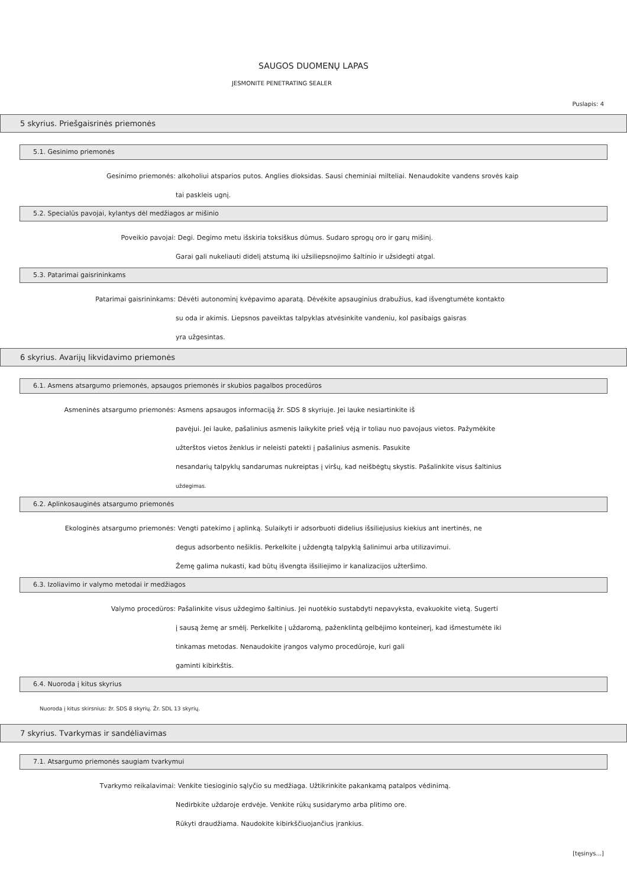SAUGOS DUOMENŲ LAPAS
JESMONITE PENETRATING SEALER
Puslapis: 4
5 skyrius. Priešgaisrinės priemonės
5.1. Gesinimo priemonės
Gesinimo priemonės: alkoholiui atsparios putos. Anglies dioksidas. Sausi cheminiai milteliai. Nenaudokite vandens srovės kaip
tai paskleis ugnį.
5.2. Specialūs pavojai, kylantys dėl medžiagos ar mišinio
Poveikio pavojai: Degi. Degimo metu išskiria toksiškus dūmus. Sudaro sprogų oro ir garų mišinį.
Garai gali nukeliauti didelį atstumą iki užsiliepsnojimo šaltinio ir užsidegti atgal.
5.3. Patarimai gaisrininkams
Patarimai gaisrininkams: Dėvėti autonominį kvėpavimo aparatą. Dėvėkite apsauginius drabužius, kad išvengtumėte kontakto
su oda ir akimis. Liepsnos paveiktas talpyklas atvėsinkite vandeniu, kol pasibaigs gaisras
yra užgesintas.
6 skyrius. Avarijų likvidavimo priemonės
6.1. Asmens atsargumo priemonės, apsaugos priemonės ir skubios pagalbos procedūros
Asmeninės atsargumo priemonės: Asmens apsaugos informaciją žr. SDS 8 skyriuje. Jei lauke nesiartinkite iš
pavėjui. Jei lauke, pašalinius asmenis laikykite prieš vėją ir toliau nuo pavojaus vietos. Pažymėkite
užterštos vietos ženklus ir neleisti patekti į pašalinius asmenis. Pasukite
nesandarių talpyklų sandarumas nukreiptas į viršų, kad neišbėgtų skystis. Pašalinkite visus šaltinius
uždegimas.
6.2. Aplinkosauginės atsargumo priemonės
Ekologinės atsargumo priemonės: Vengti patekimo į aplinką. Sulaikyti ir adsorbuoti didelius išsiliejusius kiekius ant inertinės, ne
degus adsorbento nešiklis. Perkelkite į uždengtą talpyklą šalinimui arba utilizavimui.
Žemę galima nukasti, kad būtų išvengta išsiliejimo ir kanalizacijos užteršimo.
6.3. Izoliavimo ir valymo metodai ir medžiagos
Valymo procedūros: Pašalinkite visus uždegimo šaltinius. Jei nuotėkio sustabdyti nepavyksta, evakuokite vietą. Sugerti
į sausą žemę ar smėlį. Perkelkite į uždaromą, paženklintą gelbėjimo konteinerį, kad išmestumėte iki
tinkamas metodas. Nenaudokite įrangos valymo procedūroje, kuri gali
gaminti kibirkštis.
6.4. Nuoroda į kitus skyrius
Nuoroda į kitus skirsnius: žr. SDS 8 skyrių. Žr. SDL 13 skyrių.
7 skyrius. Tvarkymas ir sandėliavimas
7.1. Atsargumo priemonės saugiam tvarkymui
Tvarkymo reikalavimai: Venkite tiesioginio sąlyčio su medžiaga. Užtikrinkite pakankamą patalpos vėdinimą.
Nedirbkite uždaroje erdvėje. Venkite rūkų susidarymo arba plitimo ore.
Rūkyti draudžiama. Naudokite kibirkščiuojančius įrankius.
[tęsinys...]